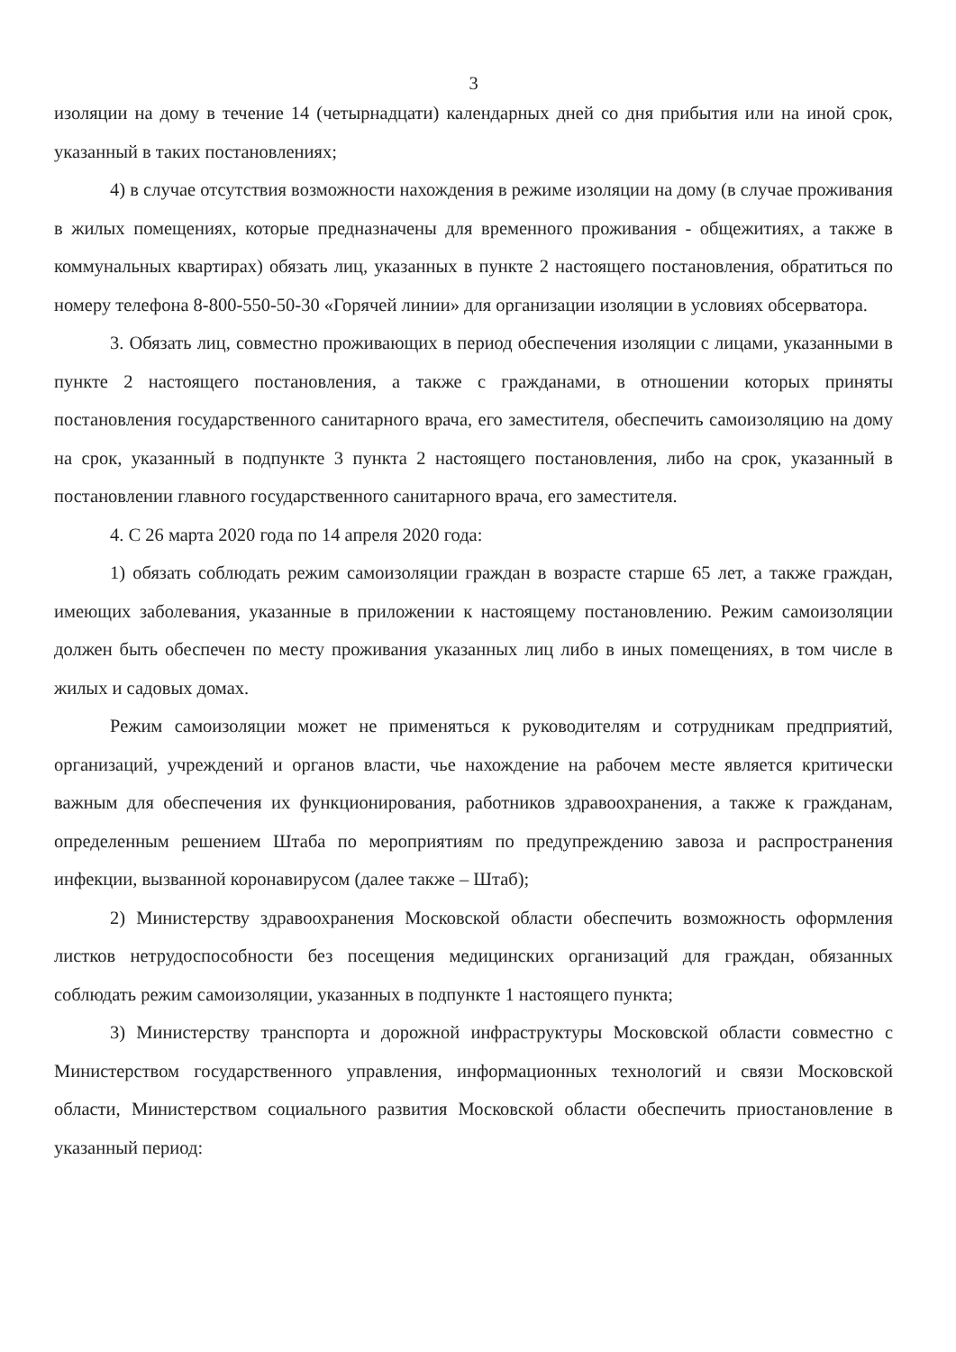3
изоляции на дому в течение 14 (четырнадцати) календарных дней со дня прибытия или на иной срок, указанный в таких постановлениях;
4) в случае отсутствия возможности нахождения в режиме изоляции на дому (в случае проживания в жилых помещениях, которые предназначены для временного проживания - общежитиях, а также в коммунальных квартирах) обязать лиц, указанных в пункте 2 настоящего постановления, обратиться по номеру телефона 8-800-550-50-30 «Горячей линии» для организации изоляции в условиях обсерватора.
3. Обязать лиц, совместно проживающих в период обеспечения изоляции с лицами, указанными в пункте 2 настоящего постановления, а также с гражданами, в отношении которых приняты постановления государственного санитарного врача, его заместителя, обеспечить самоизоляцию на дому на срок, указанный в подпункте 3 пункта 2 настоящего постановления, либо на срок, указанный в постановлении главного государственного санитарного врача, его заместителя.
4. С 26 марта 2020 года по 14 апреля 2020 года:
1) обязать соблюдать режим самоизоляции граждан в возрасте старше 65 лет, а также граждан, имеющих заболевания, указанные в приложении к настоящему постановлению. Режим самоизоляции должен быть обеспечен по месту проживания указанных лиц либо в иных помещениях, в том числе в жилых и садовых домах.
Режим самоизоляции может не применяться к руководителям и сотрудникам предприятий, организаций, учреждений и органов власти, чье нахождение на рабочем месте является критически важным для обеспечения их функционирования, работников здравоохранения, а также к гражданам, определенным решением Штаба по мероприятиям по предупреждению завоза и распространения инфекции, вызванной коронавирусом (далее также – Штаб);
2) Министерству здравоохранения Московской области обеспечить возможность оформления листков нетрудоспособности без посещения медицинских организаций для граждан, обязанных соблюдать режим самоизоляции, указанных в подпункте 1 настоящего пункта;
3) Министерству транспорта и дорожной инфраструктуры Московской области совместно с Министерством государственного управления, информационных технологий и связи Московской области, Министерством социального развития Московской области обеспечить приостановление в указанный период: